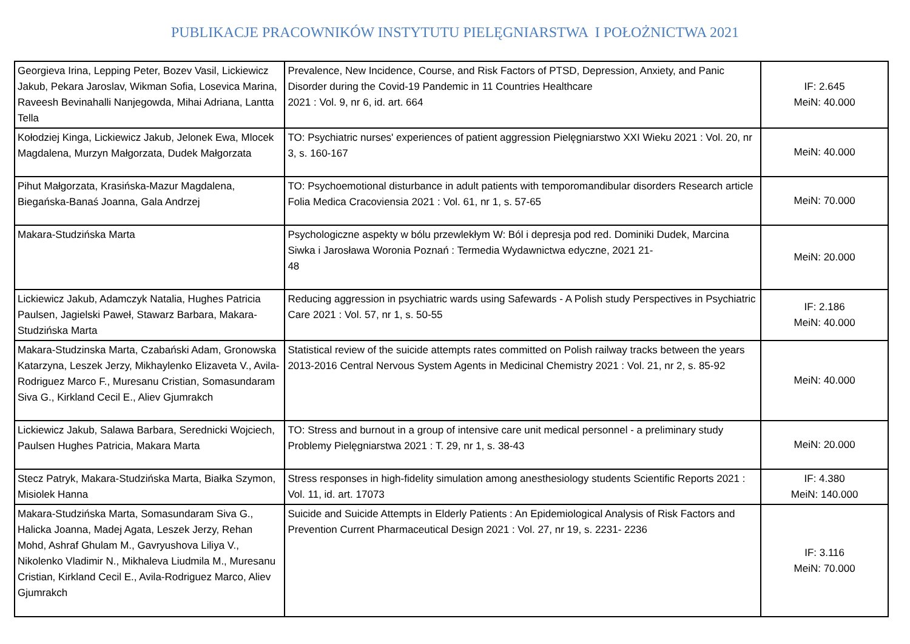PUBLIKACJE PRACOWNIKÓW INSTYTUTU PIELĘGNIARSTWA I POŁOŻNICTWA 2021
| Georgieva Irina, Lepping Peter, Bozev Vasil, Lickiewicz Jakub, Pekara Jaroslav, Wikman Sofia, Losevica Marina, Raveesh Bevinahalli Nanjegowda, Mihai Adriana, Lantta Tella | Prevalence, New Incidence, Course, and Risk Factors of PTSD, Depression, Anxiety, and Panic Disorder during the Covid-19 Pandemic in 11 Countries Healthcare 2021 : Vol. 9, nr 6, id. art. 664 | IF: 2.645 MeiN: 40.000 |
| Kołodziej Kinga, Lickiewicz Jakub, Jelonek Ewa, Mlocek Magdalena, Murzyn Małgorzata, Dudek Małgorzata | TO: Psychiatric nurses' experiences of patient aggression Pielęgniarstwo XXI Wieku 2021 : Vol. 20, nr 3, s. 160-167 | MeiN: 40.000 |
| Pihut Małgorzata, Krasińska-Mazur Magdalena, Biegańska-Banaś Joanna, Gala Andrzej | TO: Psychoemotional disturbance in adult patients with temporomandibular disorders Research article Folia Medica Cracoviensia 2021 : Vol. 61, nr 1, s. 57-65 | MeiN: 70.000 |
| Makara-Studzińska Marta | Psychologiczne aspekty w bólu przewlekłym W: Ból i depresja pod red. Dominiki Dudek, Marcina Siwka i Jarosława Woronia Poznań : Termedia Wydawnictwa edyczne, 2021 21- 48 | MeiN: 20.000 |
| Lickiewicz Jakub, Adamczyk Natalia, Hughes Patricia Paulsen, Jagielski Paweł, Stawarz Barbara, Makara-Studzińska Marta | Reducing aggression in psychiatric wards using Safewards - A Polish study Perspectives in Psychiatric Care 2021 : Vol. 57, nr 1, s. 50-55 | IF: 2.186 MeiN: 40.000 |
| Makara-Studzinska Marta, Czabański Adam, Gronowska Katarzyna, Leszek Jerzy, Mikhaylenko Elizaveta V., Avila-Rodriguez Marco F., Muresanu Cristian, Somasundaram Siva G., Kirkland Cecil E., Aliev Gjumrakch | Statistical review of the suicide attempts rates committed on Polish railway tracks between the years 2013-2016 Central Nervous System Agents in Medicinal Chemistry 2021 : Vol. 21, nr 2, s. 85-92 | MeiN: 40.000 |
| Lickiewicz Jakub, Salawa Barbara, Serednicki Wojciech, Paulsen Hughes Patricia, Makara Marta | TO: Stress and burnout in a group of intensive care unit medical personnel - a preliminary study Problemy Pielęgniarstwa 2021 : T. 29, nr 1, s. 38-43 | MeiN: 20.000 |
| Stecz Patryk, Makara-Studzińska Marta, Białka Szymon, Misiolek Hanna | Stress responses in high-fidelity simulation among anesthesiology students Scientific Reports 2021 : Vol. 11, id. art. 17073 | IF: 4.380 MeiN: 140.000 |
| Makara-Studzińska Marta, Somasundaram Siva G., Halicka Joanna, Madej Agata, Leszek Jerzy, Rehan Mohd, Ashraf Ghulam M., Gavryushova Liliya V., Nikolenko Vladimir N., Mikhaleva Liudmila M., Muresanu Cristian, Kirkland Cecil E., Avila-Rodriguez Marco, Aliev Gjumrakch | Suicide and Suicide Attempts in Elderly Patients : An Epidemiological Analysis of Risk Factors and Prevention Current Pharmaceutical Design 2021 : Vol. 27, nr 19, s. 2231- 2236 | IF: 3.116 MeiN: 70.000 |